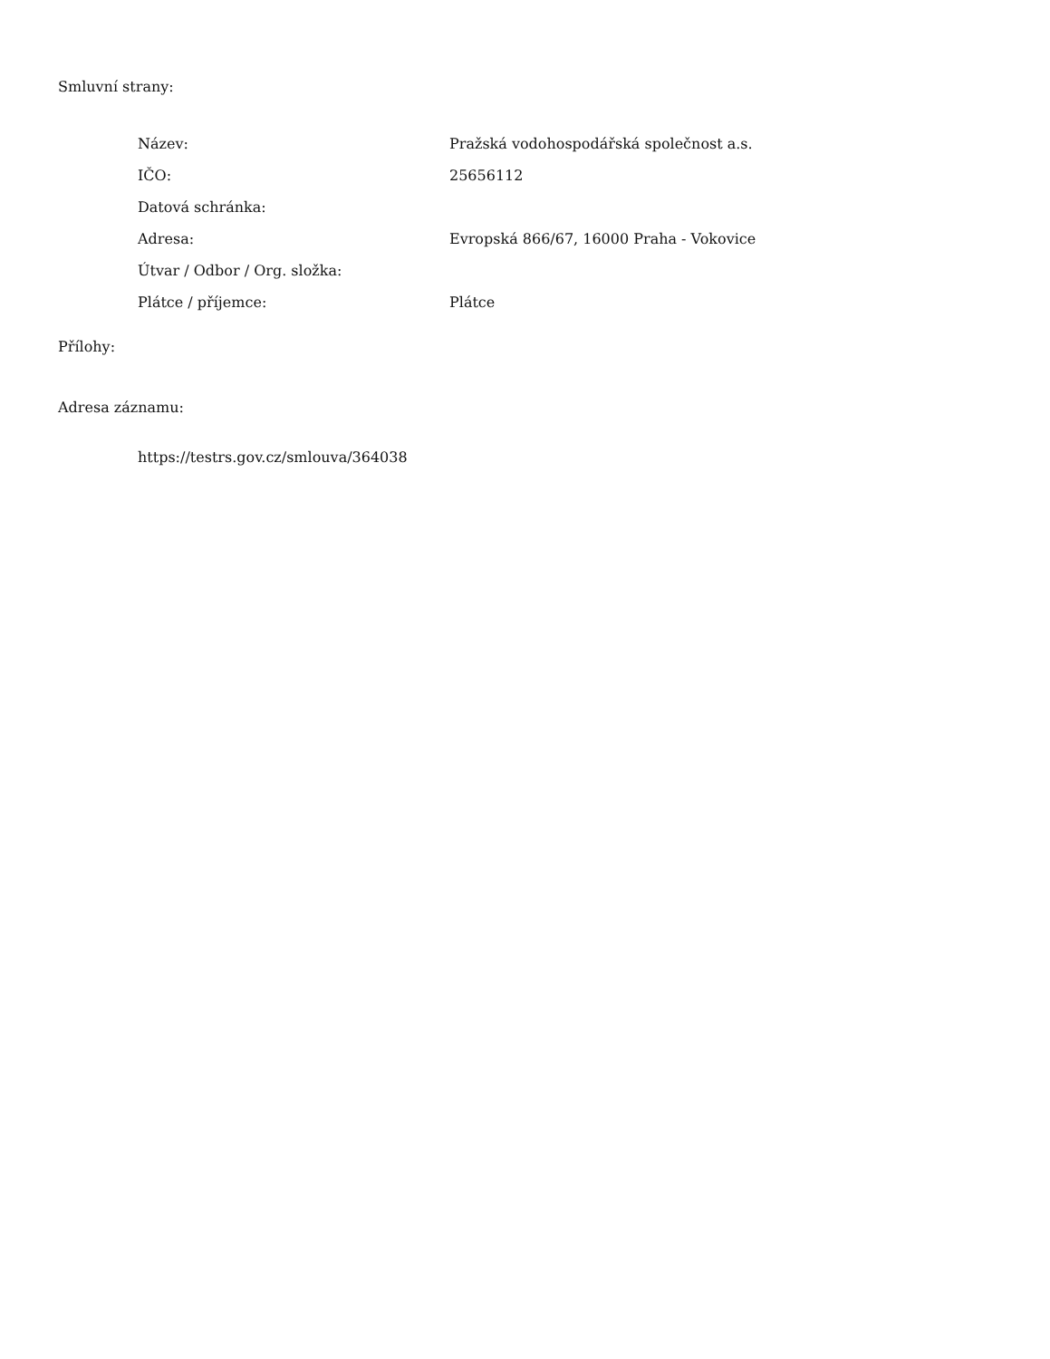Smluvní strany:
| Název: | Pražská vodohospodářská společnost a.s. |
| IČO: | 25656112 |
| Datová schránka: | |
| Adresa: | Evropská 866/67, 16000 Praha - Vokovice |
| Útvar / Odbor / Org. složka: | |
| Plátce / příjemce: | Plátce |
Přílohy:
Adresa záznamu:
https://testrs.gov.cz/smlouva/364038